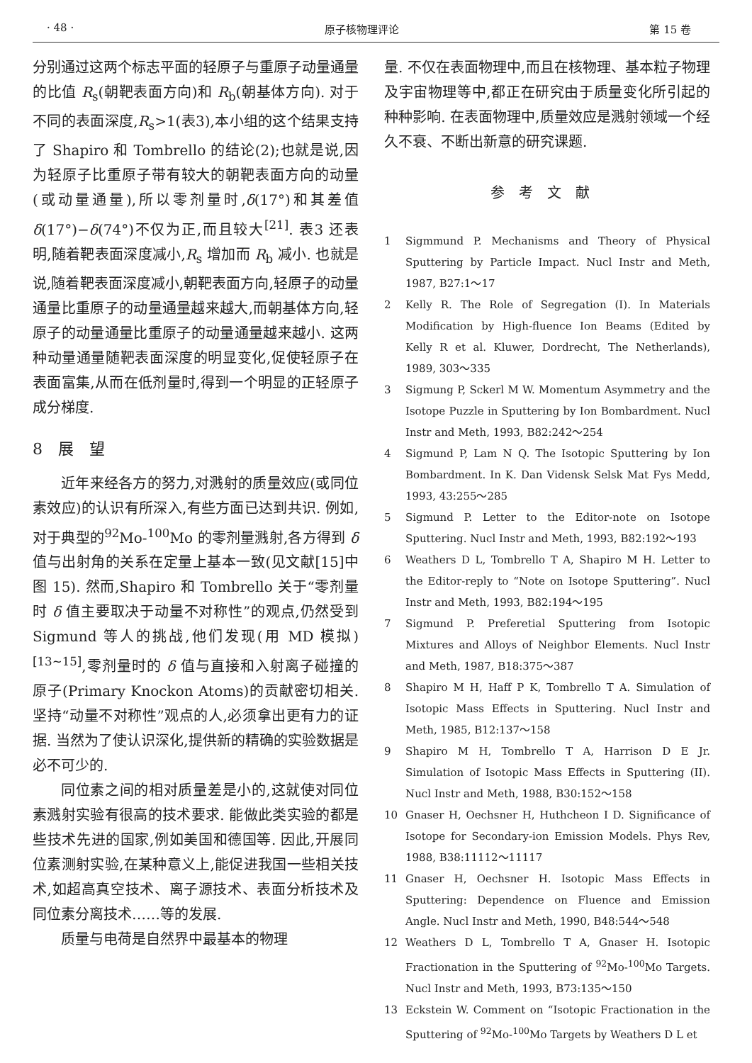· 48 · 原子核物理评论 第 15 卷
分别通过这两个标志平面的轻原子与重原子动量通量的比值 R<sub>s</sub>(朝靶表面方向)和 R<sub>b</sub>(朝基体方向). 对于不同的表面深度,R<sub>s</sub>>1(表3),本小组的这个结果支持了 Shapiro 和 Tombrello 的结论(2);也就是说,因为轻原子比重原子带有较大的朝靶表面方向的动量(或动量通量),所以零剂量时,δ(17°)和其差值 δ(17°)−δ(74°)不仅为正,而且较大<sup>[21]</sup>. 表3 还表明,随着靶表面深度减小,R<sub>s</sub> 增加而 R<sub>b</sub> 减小. 也就是说,随着靶表面深度减小,朝靶表面方向,轻原子的动量通量比重原子的动量通量越来越大,而朝基体方向,轻原子的动量通量比重原子的动量通量越来越小. 这两种动量通量随靶表面深度的明显变化,促使轻原子在表面富集,从而在低剂量时,得到一个明显的正轻原子成分梯度.
8　展　望
近年来经各方的努力,对溅射的质量效应(或同位素效应)的认识有所深入,有些方面已达到共识. 例如,对于典型的<sup>92</sup>Mo-<sup>100</sup>Mo 的零剂量溅射,各方得到 δ 值与出射角的关系在定量上基本一致(见文献[15]中图 15). 然而,Shapiro 和 Tombrello 关于“零剂量时 δ 值主要取决于动量不对称性”的观点,仍然受到 Sigmund 等人的挑战,他们发现(用 MD 模拟)<sup>[13~15]</sup>,零剂量时的 δ 值与直接和入射离子碰撞的原子(Primary Knockon Atoms)的贡献密切相关. 坚持“动量不对称性”观点的人,必须拿出更有力的证据. 当然为了使认识深化,提供新的精确的实验数据是必不可少的.
同位素之间的相对质量差是小的,这就使对同位素溅射实验有很高的技术要求. 能做此类实验的都是些技术先进的国家,例如美国和德国等. 因此,开展同位素测射实验,在某种意义上,能促进我国一些相关技术,如超高真空技术、离子源技术、表面分析技术及同位素分离技术……等的发展.
质量与电荷是自然界中最基本的物理
量. 不仅在表面物理中,而且在核物理、基本粒子物理及宇宙物理等中,都正在研究由于质量变化所引起的种种影响. 在表面物理中,质量效应是溅射领域一个经久不衰、不断出新意的研究课题.
参考文献
1 Sigmmund P. Mechanisms and Theory of Physical Sputtering by Particle Impact. Nucl Instr and Meth, 1987, B27:1～17
2 Kelly R. The Role of Segregation (I). In Materials Modification by High-fluence Ion Beams (Edited by Kelly R et al. Kluwer, Dordrecht, The Netherlands), 1989, 303～335
3 Sigmung P, Sckerl M W. Momentum Asymmetry and the Isotope Puzzle in Sputtering by Ion Bombardment. Nucl Instr and Meth, 1993, B82:242～254
4 Sigmund P, Lam N Q. The Isotopic Sputtering by Ion Bombardment. In K. Dan Vidensk Selsk Mat Fys Medd, 1993, 43:255～285
5 Sigmund P. Letter to the Editor-note on Isotope Sputtering. Nucl Instr and Meth, 1993, B82:192～193
6 Weathers D L, Tombrello T A, Shapiro M H. Letter to the Editor-reply to “Note on Isotope Sputtering”. Nucl Instr and Meth, 1993, B82:194～195
7 Sigmund P. Preferetial Sputtering from Isotopic Mixtures and Alloys of Neighbor Elements. Nucl Instr and Meth, 1987, B18:375～387
8 Shapiro M H, Haff P K, Tombrello T A. Simulation of Isotopic Mass Effects in Sputtering. Nucl Instr and Meth, 1985, B12:137～158
9 Shapiro M H, Tombrello T A, Harrison D E Jr. Simulation of Isotopic Mass Effects in Sputtering (II). Nucl Instr and Meth, 1988, B30:152～158
10 Gnaser H, Oechsner H, Huthcheon I D. Significance of Isotope for Secondary-ion Emission Models. Phys Rev, 1988, B38:11112～11117
11 Gnaser H, Oechsner H. Isotopic Mass Effects in Sputtering: Dependence on Fluence and Emission Angle. Nucl Instr and Meth, 1990, B48:544～548
12 Weathers D L, Tombrello T A, Gnaser H. Isotopic Fractionation in the Sputtering of <sup>92</sup>Mo-<sup>100</sup>Mo Targets. Nucl Instr and Meth, 1993, B73:135～150
13 Eckstein W. Comment on “Isotopic Fractionation in the Sputtering of <sup>92</sup>Mo-<sup>100</sup>Mo Targets by Weathers D L et